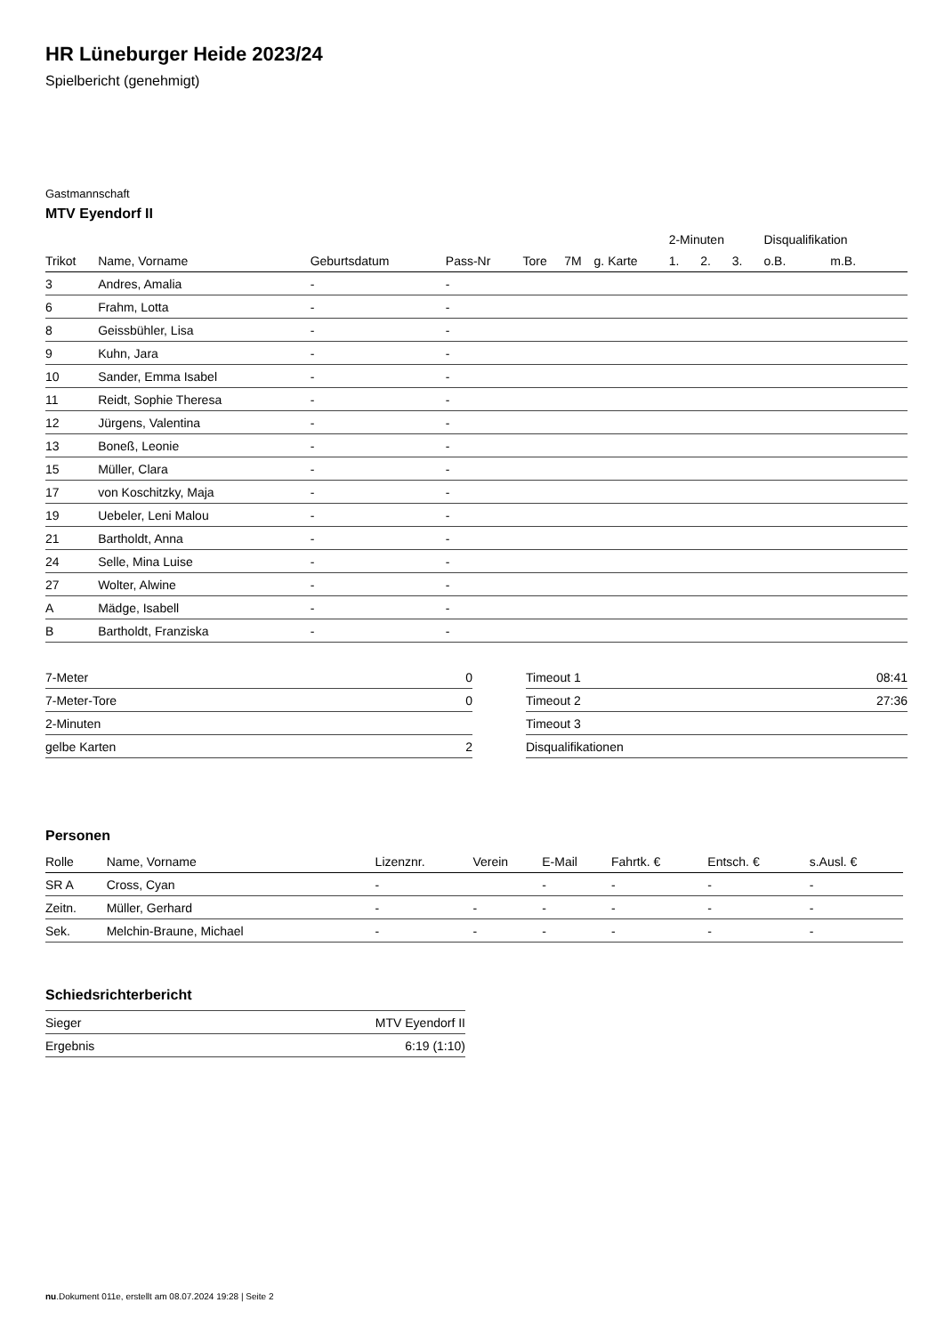HR Lüneburger Heide 2023/24
Spielbericht (genehmigt)
Gastmannschaft
MTV Eyendorf II
| | | | | | | | 2-Minuten | | | Disqualifikation | |
| --- | --- | --- | --- | --- | --- | --- | --- | --- | --- | --- | --- |
| Trikot | Name, Vorname | Geburtsdatum | Pass-Nr | Tore | 7M | g. Karte | 1. | 2. | 3. | o.B. | m.B. |
| 3 | Andres, Amalia | - | - | | | | | | | | |
| 6 | Frahm, Lotta | - | - | | | | | | | | |
| 8 | Geissbühler, Lisa | - | - | | | | | | | | |
| 9 | Kuhn, Jara | - | - | | | | | | | | |
| 10 | Sander, Emma Isabel | - | - | | | | | | | | |
| 11 | Reidt, Sophie Theresa | - | - | | | | | | | | |
| 12 | Jürgens, Valentina | - | - | | | | | | | | |
| 13 | Boneß, Leonie | - | - | | | | | | | | |
| 15 | Müller, Clara | - | - | | | | | | | | |
| 17 | von Koschitzky, Maja | - | - | | | | | | | | |
| 19 | Uebeler, Leni Malou | - | - | | | | | | | | |
| 21 | Bartholdt, Anna | - | - | | | | | | | | |
| 24 | Selle, Mina Luise | - | - | | | | | | | | |
| 27 | Wolter, Alwine | - | - | | | | | | | | |
| A | Mädge, Isabell | - | - | | | | | | | | |
| B | Bartholdt, Franziska | - | - | | | | | | | | |
| 7-Meter | 0 |
| 7-Meter-Tore | 0 |
| 2-Minuten | |
| gelbe Karten | 2 |
| Timeout 1 | 08:41 |
| Timeout 2 | 27:36 |
| Timeout 3 | |
| Disqualifikationen | |
Personen
| Rolle | Name, Vorname | Lizenznr. | Verein | E-Mail | Fahrtk. € | Entsch. € | s.Ausl. € |
| --- | --- | --- | --- | --- | --- | --- | --- |
| SR A | Cross, Cyan | - | | - | - | - | - |
| Zeitn. | Müller, Gerhard | - | - | - | - | - | - |
| Sek. | Melchin-Braune, Michael | - | - | - | - | - | - |
Schiedsrichterbericht
| Sieger | MTV Eyendorf II |
| Ergebnis | 6:19 (1:10) |
nu.Dokument 011e, erstellt am 08.07.2024 19:28 | Seite 2